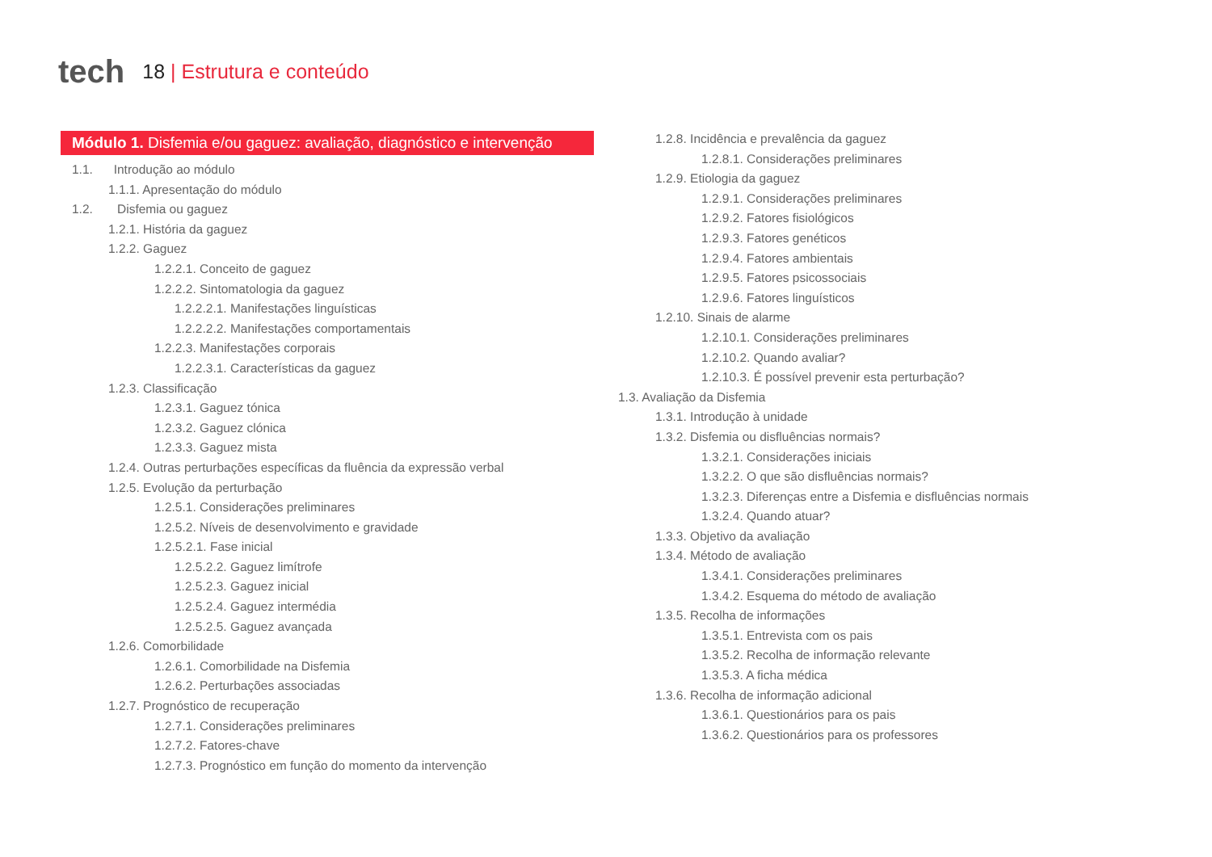tech
18 | Estrutura e conteúdo
Módulo 1. Disfemia e/ou gaguez: avaliação, diagnóstico e intervenção
1.1. Introdução ao módulo
1.1.1. Apresentação do módulo
1.2. Disfemia ou gaguez
1.2.1. História da gaguez
1.2.2. Gaguez
1.2.2.1. Conceito de gaguez
1.2.2.2. Sintomatologia da gaguez
1.2.2.2.1. Manifestações linguísticas
1.2.2.2.2. Manifestações comportamentais
1.2.2.3. Manifestações corporais
1.2.2.3.1. Características da gaguez
1.2.3. Classificação
1.2.3.1. Gaguez tónica
1.2.3.2. Gaguez clónica
1.2.3.3. Gaguez mista
1.2.4. Outras perturbações específicas da fluência da expressão verbal
1.2.5. Evolução da perturbação
1.2.5.1. Considerações preliminares
1.2.5.2. Níveis de desenvolvimento e gravidade
1.2.5.2.1. Fase inicial
1.2.5.2.2. Gaguez limítrofe
1.2.5.2.3. Gaguez inicial
1.2.5.2.4. Gaguez intermédia
1.2.5.2.5. Gaguez avançada
1.2.6. Comorbilidade
1.2.6.1. Comorbilidade na Disfemia
1.2.6.2. Perturbações associadas
1.2.7. Prognóstico de recuperação
1.2.7.1. Considerações preliminares
1.2.7.2. Fatores-chave
1.2.7.3. Prognóstico em função do momento da intervenção
1.2.8. Incidência e prevalência da gaguez
1.2.8.1. Considerações preliminares
1.2.9. Etiologia da gaguez
1.2.9.1. Considerações preliminares
1.2.9.2. Fatores fisiológicos
1.2.9.3. Fatores genéticos
1.2.9.4. Fatores ambientais
1.2.9.5. Fatores psicossociais
1.2.9.6. Fatores linguísticos
1.2.10. Sinais de alarme
1.2.10.1. Considerações preliminares
1.2.10.2. Quando avaliar?
1.2.10.3. É possível prevenir esta perturbação?
1.3. Avaliação da Disfemia
1.3.1. Introdução à unidade
1.3.2. Disfemia ou disfluências normais?
1.3.2.1. Considerações iniciais
1.3.2.2. O que são disfluências normais?
1.3.2.3. Diferenças entre a Disfemia e disfluências normais
1.3.2.4. Quando atuar?
1.3.3. Objetivo da avaliação
1.3.4. Método de avaliação
1.3.4.1. Considerações preliminares
1.3.4.2. Esquema do método de avaliação
1.3.5. Recolha de informações
1.3.5.1. Entrevista com os pais
1.3.5.2. Recolha de informação relevante
1.3.5.3. A ficha médica
1.3.6. Recolha de informação adicional
1.3.6.1. Questionários para os pais
1.3.6.2. Questionários para os professores